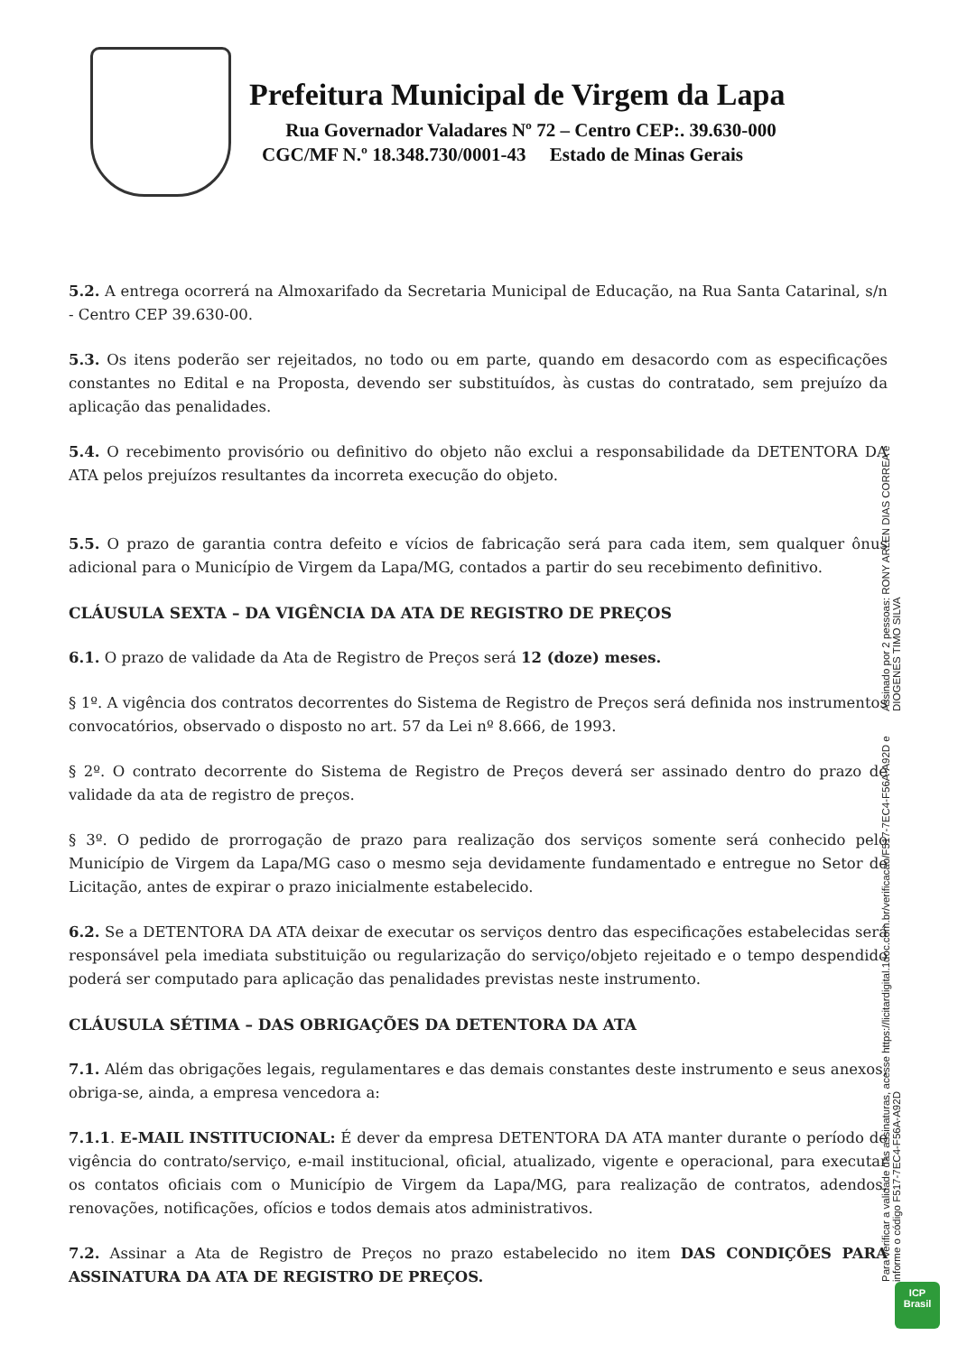Prefeitura Municipal de Virgem da Lapa
Rua Governador Valadares Nº 72 – Centro CEP:. 39.630-000
CGC/MF N.º 18.348.730/0001-43 Estado de Minas Gerais
5.2. A entrega ocorrerá na Almoxarifado da Secretaria Municipal de Educação, na Rua Santa Catarinal, s/n - Centro CEP 39.630-00.
5.3. Os itens poderão ser rejeitados, no todo ou em parte, quando em desacordo com as especificações constantes no Edital e na Proposta, devendo ser substituídos, às custas do contratado, sem prejuízo da aplicação das penalidades.
5.4. O recebimento provisório ou definitivo do objeto não exclui a responsabilidade da DETENTORA DA ATA pelos prejuízos resultantes da incorreta execução do objeto.
5.5. O prazo de garantia contra defeito e vícios de fabricação será para cada item, sem qualquer ônus adicional para o Município de Virgem da Lapa/MG, contados a partir do seu recebimento definitivo.
CLÁUSULA SEXTA – DA VIGÊNCIA DA ATA DE REGISTRO DE PREÇOS
6.1. O prazo de validade da Ata de Registro de Preços será 12 (doze) meses.
§ 1º. A vigência dos contratos decorrentes do Sistema de Registro de Preços será definida nos instrumentos convocatórios, observado o disposto no art. 57 da Lei nº 8.666, de 1993.
§ 2º. O contrato decorrente do Sistema de Registro de Preços deverá ser assinado dentro do prazo de validade da ata de registro de preços.
§ 3º. O pedido de prorrogação de prazo para realização dos serviços somente será conhecido pelo Município de Virgem da Lapa/MG caso o mesmo seja devidamente fundamentado e entregue no Setor de Licitação, antes de expirar o prazo inicialmente estabelecido.
6.2. Se a DETENTORA DA ATA deixar de executar os serviços dentro das especificações estabelecidas será responsável pela imediata substituição ou regularização do serviço/objeto rejeitado e o tempo despendido poderá ser computado para aplicação das penalidades previstas neste instrumento.
CLÁUSULA SÉTIMA – DAS OBRIGAÇÕES DA DETENTORA DA ATA
7.1. Além das obrigações legais, regulamentares e das demais constantes deste instrumento e seus anexos, obriga-se, ainda, a empresa vencedora a:
7.1.1. E-MAIL INSTITUCIONAL: É dever da empresa DETENTORA DA ATA manter durante o período de vigência do contrato/serviço, e-mail institucional, oficial, atualizado, vigente e operacional, para executar os contatos oficiais com o Município de Virgem da Lapa/MG, para realização de contratos, adendos, renovações, notificações, ofícios e todos demais atos administrativos.
7.2. Assinar a Ata de Registro de Preços no prazo estabelecido no item DAS CONDIÇÕES PARA ASSINATURA DA ATA DE REGISTRO DE PREÇOS.
Assinado por 2 pessoas: RONY ARLEN DIAS CORREA e DIOGENES TIMO SILVA
Para verificar a validade das assinaturas, acesse https://licitardigital.1doc.com.br/verificacao/F517-7EC4-F56A-A92D e informe o código F517-7EC4-F56A-A92D
ICP
Brasil